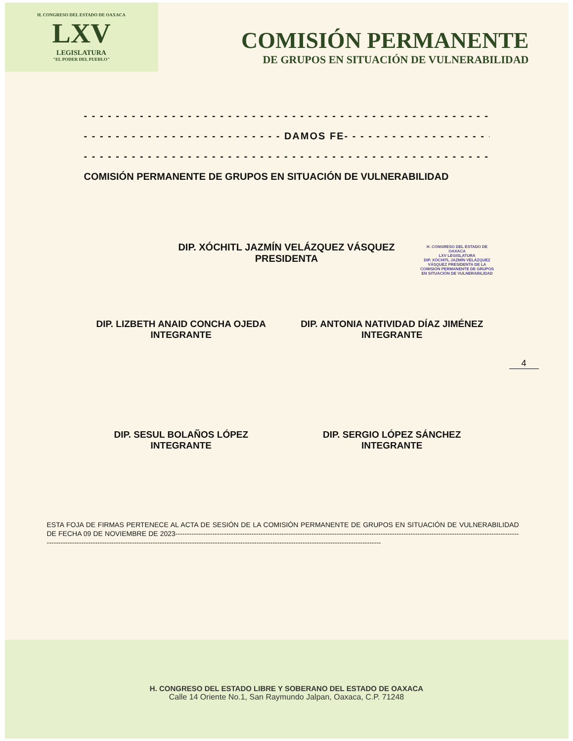H. CONGRESO DEL ESTADO DE OAXACA
LXV
LEGISLATURA
"EL PODER DEL PUEBLO"
COMISIÓN PERMANENTE
DE GRUPOS EN SITUACIÓN DE VULNERABILIDAD
- - - - - - - - - - - - - - - - - - - - - - - - - - - - - - - - - - - - - - - - - - - - - - - - - - - - - - -
- - - - - - - - - - - - - - - - - - - - - - - - - DAMOS FE- - - - - - - - - - - - - - - - - - - - - - - - - -
- - - - - - - - - - - - - - - - - - - - - - - - - - - - - - - - - - - - - - - - - - - - - - - - - - - - - -
COMISIÓN PERMANENTE DE GRUPOS EN SITUACIÓN DE VULNERABILIDAD
DIP. XÓCHITL JAZMÍN VELÁZQUEZ VÁSQUEZ
PRESIDENTA
H. CONGRESO DEL ESTADO DE OAXACA
LXV LEGISLATURA
DIP. XÓCHITL JAZMÍN VELÁZQUEZ VÁSQUEZ PRESIDENTA DE LA COMISIÓN PERMANENTE DE GRUPOS EN SITUACIÓN DE VULNERABILIDAD
DIP. LIZBETH ANAID CONCHA OJEDA
INTEGRANTE
DIP. ANTONIA NATIVIDAD DÍAZ JIMÉNEZ
INTEGRANTE
DIP. SESUL BOLAÑOS LÓPEZ
INTEGRANTE
DIP. SERGIO LÓPEZ SÁNCHEZ
INTEGRANTE
4
ESTA FOJA DE FIRMAS PERTENECE AL ACTA DE SESIÓN DE LA COMISIÓN PERMANENTE DE GRUPOS EN SITUACIÓN DE VULNERABILIDAD DE FECHA 09 DE NOVIEMBRE DE 2023------------------------------------------------------------------------------------------------------------------------------------------------------------------------------------------------------------------------------------------------------------------------------------------------------
H. CONGRESO DEL ESTADO LIBRE Y SOBERANO DEL ESTADO DE OAXACA
Calle 14 Oriente No.1, San Raymundo Jalpan, Oaxaca, C.P. 71248